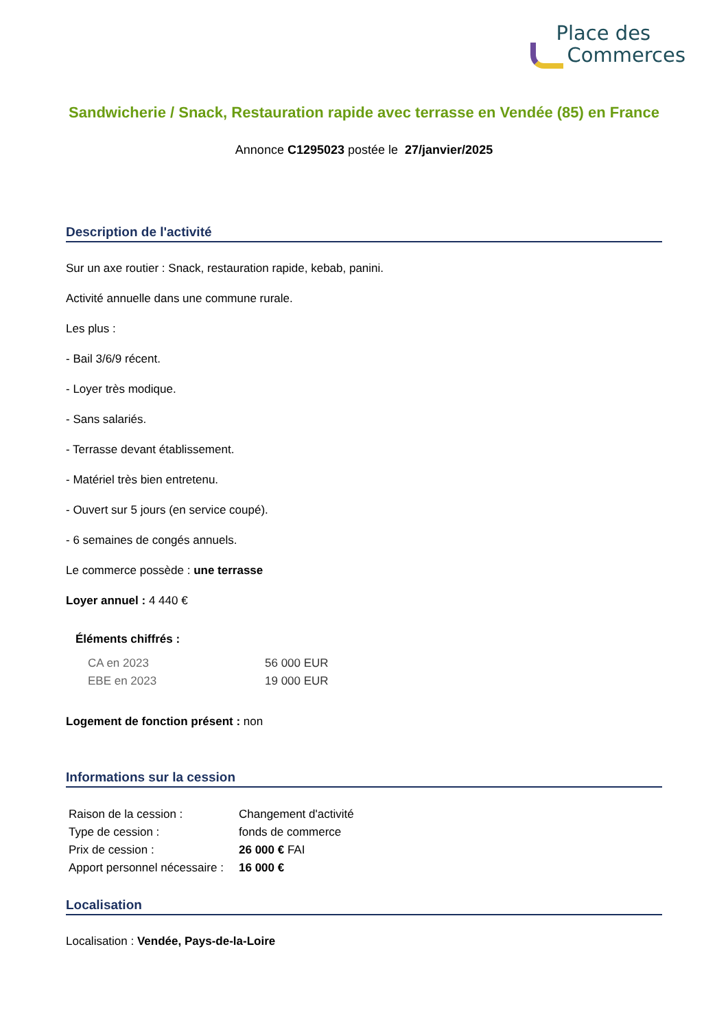Place des
Commerces
Sandwicherie / Snack, Restauration rapide avec terrasse en Vendée (85) en France
Annonce C1295023 postée le 27/janvier/2025
Description de l'activité
Sur un axe routier : Snack, restauration rapide, kebab, panini.
Activité annuelle dans une commune rurale.
Les plus :
- Bail 3/6/9 récent.
- Loyer très modique.
- Sans salariés.
- Terrasse devant établissement.
- Matériel très bien entretenu.
- Ouvert sur 5 jours (en service coupé).
- 6 semaines de congés annuels.
Le commerce possède : une terrasse
Loyer annuel : 4 440 €
Éléments chiffrés :
| CA en 2023 | 56 000 EUR |
| EBE en 2023 | 19 000 EUR |
Logement de fonction présent : non
Informations sur la cession
| Raison de la cession : | Changement d'activité |
| Type de cession : | fonds de commerce |
| Prix de cession : | 26 000 € FAI |
| Apport personnel nécessaire : | 16 000 € |
Localisation
Localisation : Vendée, Pays-de-la-Loire